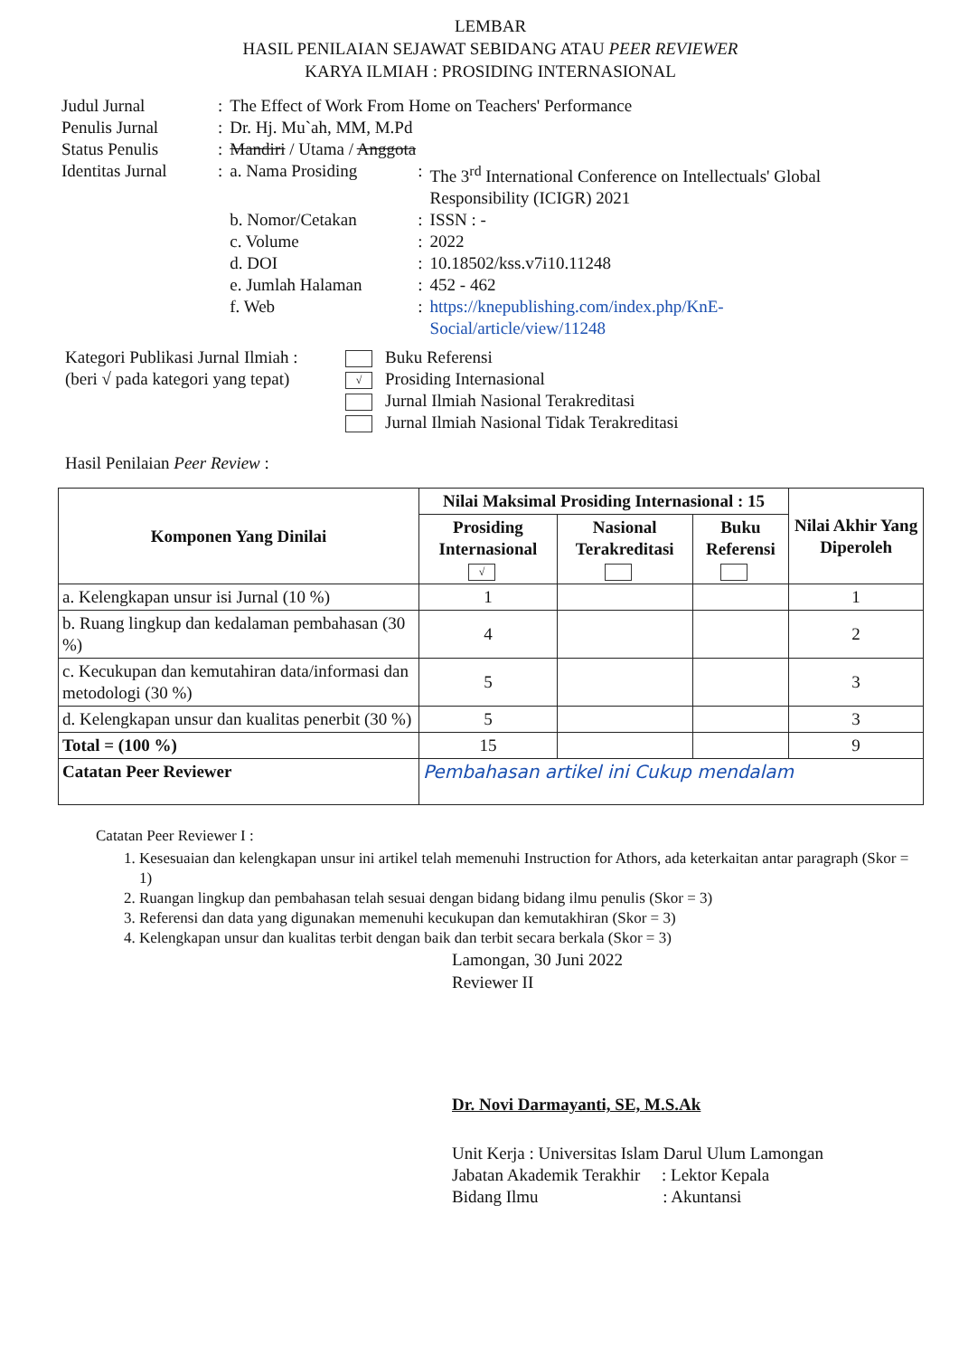LEMBAR
HASIL PENILAIAN SEJAWAT SEBIDANG ATAU PEER REVIEWER
KARYA ILMIAH : PROSIDING INTERNASIONAL
| Judul Jurnal | : | The Effect of Work From Home on Teachers' Performance | | |
| Penulis Jurnal | : | Dr. Hj. Mu`ah, MM, M.Pd | | |
| Status Penulis | : | Mandiri / Utama / Anggota | | |
| Identitas Jurnal | : | a. Nama Prosiding | : | The 3<sup>rd</sup> International Conference on Intellectuals' Global Responsibility (ICIGR) 2021 |
| | | b. Nomor/Cetakan | : | ISSN : - |
| | | c. Volume | : | 2022 |
| | | d. DOI | : | 10.18502/kss.v7i10.11248 |
| | | e. Jumlah Halaman | : | 452 - 462 |
| | | f. Web | : | https://knepublishing.com/index.php/KnE-Social/article/view/11248 |
Kategori Publikasi Jurnal Ilmiah :
(beri √ pada kategori yang tepat)
Buku Referensi
√ Prosiding Internasional
Jurnal Ilmiah Nasional Terakreditasi
Jurnal Ilmiah Nasional Tidak Terakreditasi
Hasil Penilaian Peer Review :
| Komponen Yang Dinilai | Nilai Maksimal Prosiding Internasional : 15 | | | Nilai Akhir Yang Diperoleh |
| --- | --- | --- | --- | --- |
| | Prosiding Internasional √ | Nasional Terakreditasi | Buku Referensi | |
| a. Kelengkapan unsur isi Jurnal (10 %) | 1 | | | 1 |
| b. Ruang lingkup dan kedalaman pembahasan (30 %) | 4 | | | 2 |
| c. Kecukupan dan kemutahiran data/informasi dan metodologi (30 %) | 5 | | | 3 |
| d. Kelengkapan unsur dan kualitas penerbit (30 %) | 5 | | | 3 |
| Total = (100 %) | 15 | | | 9 |
| Catatan Peer Reviewer | Pembahasan artikel ini Cukup mendalam | | | |
Catatan Peer Reviewer I :
1. Kesesuaian dan kelengkapan unsur ini artikel telah memenuhi Instruction for Athors, ada keterkaitan antar paragraph (Skor = 1)
2. Ruangan lingkup dan pembahasan telah sesuai dengan bidang bidang ilmu penulis (Skor = 3)
3. Referensi dan data yang digunakan memenuhi kecukupan dan kemutakhiran (Skor = 3)
4. Kelengkapan unsur dan kualitas terbit dengan baik dan terbit secara berkala (Skor = 3)
Lamongan, 30 Juni 2022
Reviewer II
Dr. Novi Darmayanti, SE, M.S.Ak
Unit Kerja : Universitas Islam Darul Ulum Lamongan
Jabatan Akademik Terakhir : Lektor Kepala
Bidang Ilmu : Akuntansi